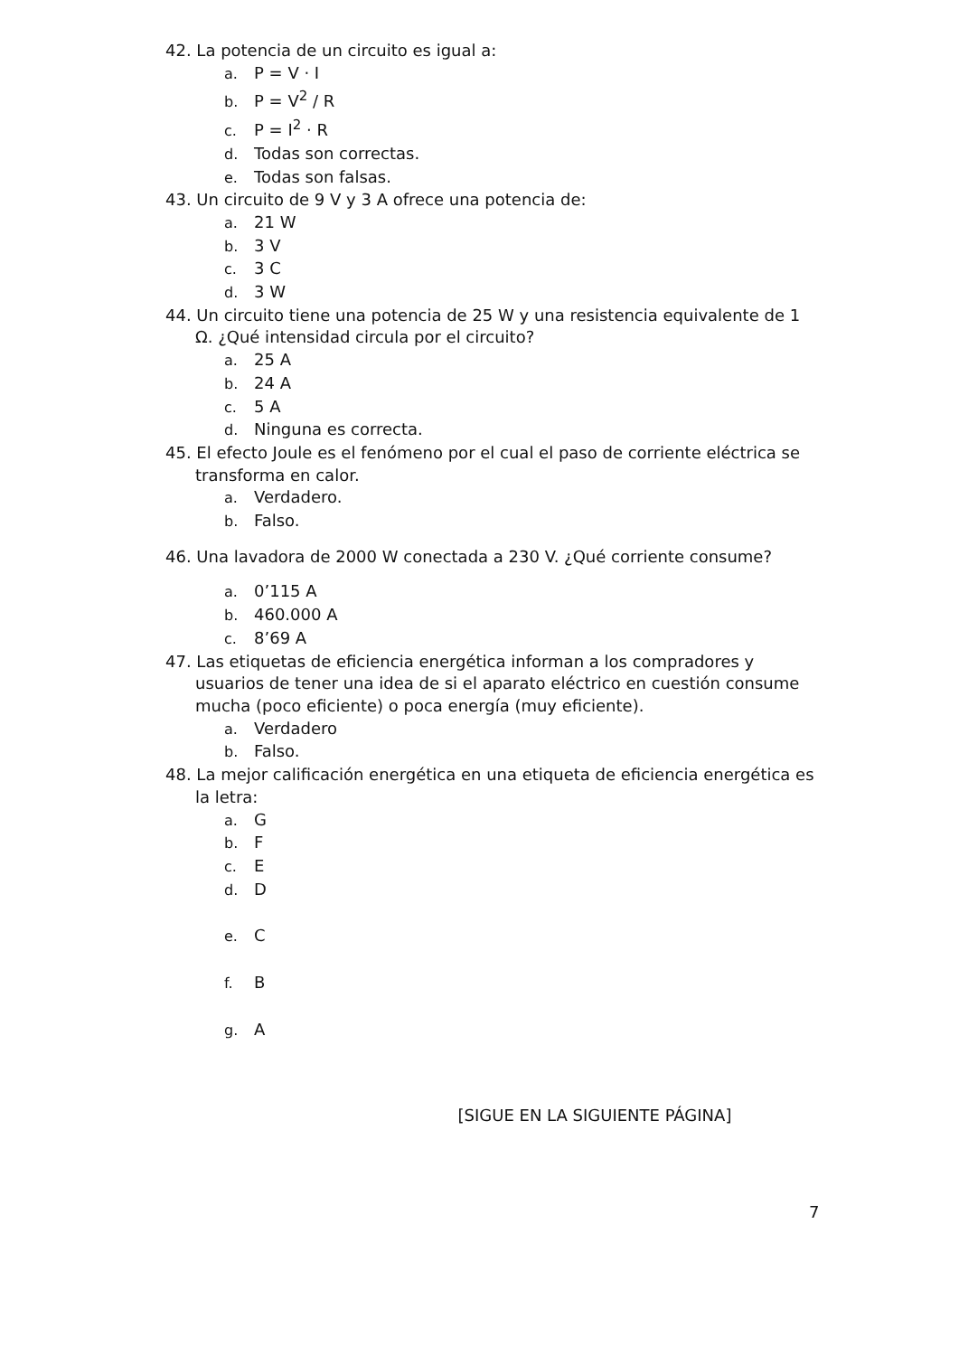42. La potencia de un circuito es igual a:
a. P = V · I
b. P = V<sup>2</sup> / R
c. P = I<sup>2</sup> · R
d. Todas son correctas.
e. Todas son falsas.
43. Un circuito de 9 V y 3 A ofrece una potencia de:
a. 21 W
b. 3 V
c. 3 C
d. 3 W
44. Un circuito tiene una potencia de 25 W y una resistencia equivalente de 1 Ω. ¿Qué intensidad circula por el circuito?
a. 25 A
b. 24 A
c. 5 A
d. Ninguna es correcta.
45. El efecto Joule es el fenómeno por el cual el paso de corriente eléctrica se transforma en calor.
a. Verdadero.
b. Falso.
46. Una lavadora de 2000 W conectada a 230 V. ¿Qué corriente consume?
a. 0’115 A
b. 460.000 A
c. 8’69 A
47. Las etiquetas de eficiencia energética informan a los compradores y usuarios de tener una idea de si el aparato eléctrico en cuestión consume mucha (poco eficiente) o poca energía (muy eficiente).
a. Verdadero
b. Falso.
48. La mejor calificación energética en una etiqueta de eficiencia energética es la letra:
a. G
b. F
c. E
d. D
e. C
f. B
g. A
[SIGUE EN LA SIGUIENTE PÁGINA]
7